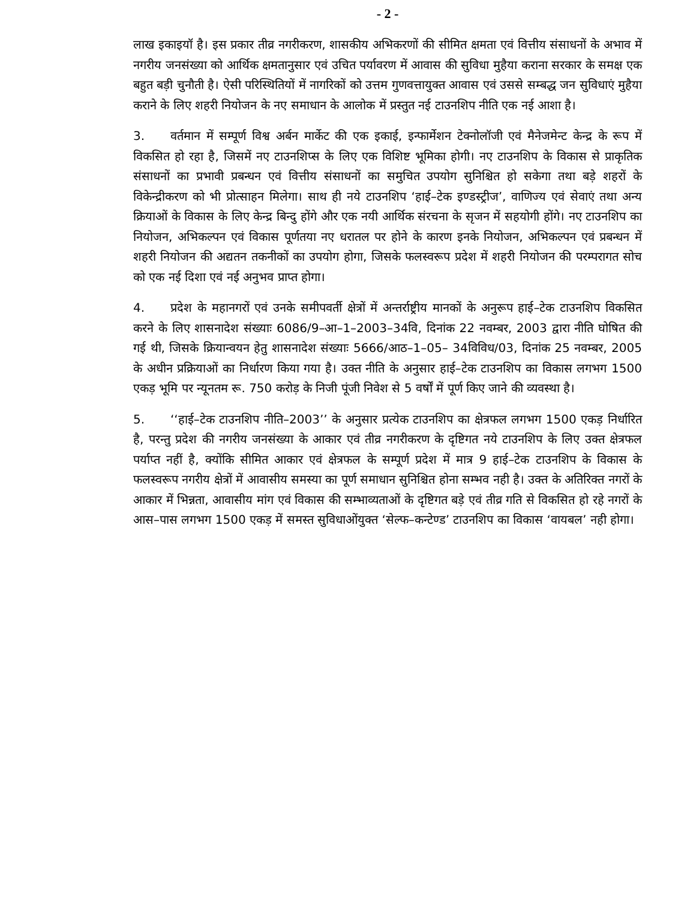- 2 -
लाख इकाइयॉ है। इस प्रकार तीव्र नगरीकरण, शासकीय अभिकरणों की सीमित क्षमता एवं वित्तीय संसाधनों के अभाव में नगरीय जनसंख्या को आर्थिक क्षमतानुसार एवं उचित पर्यावरण में आवास की सुविधा मुहैया कराना सरकार के समक्ष एक बहुत बड़ी चुनौती है। ऐसी परिस्थितियों में नागरिकों को उत्तम गुणवत्तायुक्त आवास एवं उससे सम्बद्ध जन सुविधाएं मुहैया कराने के लिए शहरी नियोजन के नए समाधान के आलोक में प्रस्तुत नई टाउनशिप नीति एक नई आशा है।
3. वर्तमान में सम्पूर्ण विश्व अर्बन मार्केट की एक इकाई, इन्फार्मेशन टेक्नोलॉजी एवं मैनेजमेन्ट केन्द्र के रूप में विकसित हो रहा है, जिसमें नए टाउनशिप्स के लिए एक विशिष्ट भूमिका होगी। नए टाउनशिप के विकास से प्राकृतिक संसाधनों का प्रभावी प्रबन्धन एवं वित्तीय संसाधनों का समुचित उपयोग सुनिश्चित हो सकेगा तथा बड़े शहरों के विकेन्द्रीकरण को भी प्रोत्साहन मिलेगा। साथ ही नये टाउनशिप ‘हाई–टेक इण्डस्ट्रीज’, वाणिज्य एवं सेवाएं तथा अन्य क्रियाओं के विकास के लिए केन्द्र बिन्दु होंगे और एक नयी आर्थिक संरचना के सृजन में सहयोगी होंगे। नए टाउनशिप का नियोजन, अभिकल्पन एवं विकास पूर्णतया नए धरातल पर होने के कारण इनके नियोजन, अभिकल्पन एवं प्रबन्धन में शहरी नियोजन की अद्यतन तकनीकों का उपयोग होगा, जिसके फलस्वरूप प्रदेश में शहरी नियोजन की परम्परागत सोच को एक नई दिशा एवं नई अनुभव प्राप्त होगा।
4. प्रदेश के महानगरों एवं उनके समीपवर्ती क्षेत्रों में अन्तर्राष्ट्रीय मानकों के अनुरूप हाई–टेक टाउनशिप विकसित करने के लिए शासनादेश संख्याः 6086/9–आ–1–2003–34वि, दिनांक 22 नवम्बर, 2003 द्वारा नीति घोषित की गई थी, जिसके क्रियान्वयन हेतु शासनादेश संख्याः 5666/आठ–1–05– 34विविध/03, दिनांक 25 नवम्बर, 2005 के अधीन प्रक्रियाओं का निर्धारण किया गया है। उक्त नीति के अनुसार हाई–टेक टाउनशिप का विकास लगभग 1500 एकड़ भूमि पर न्यूनतम रू. 750 करोड़ के निजी पूंजी निवेश से 5 वर्षों में पूर्ण किए जाने की व्यवस्था है।
5. ‘‘हाई–टेक टाउनशिप नीति–2003’’ के अनुसार प्रत्येक टाउनशिप का क्षेत्रफल लगभग 1500 एकड़ निर्धारित है, परन्तु प्रदेश की नगरीय जनसंख्या के आकार एवं तीव्र नगरीकरण के दृष्टिगत नये टाउनशिप के लिए उक्त क्षेत्रफल पर्याप्त नहीं है, क्योंकि सीमित आकार एवं क्षेत्रफल के सम्पूर्ण प्रदेश में मात्र 9 हाई–टेक टाउनशिप के विकास के फलस्वरूप नगरीय क्षेत्रों में आवासीय समस्या का पूर्ण समाधान सुनिश्चित होना सम्भव नही है। उक्त के अतिरिक्त नगरों के आकार में भिन्नता, आवासीय मांग एवं विकास की सम्भाव्यताओं के दृष्टिगत बड़े एवं तीव्र गति से विकसित हो रहे नगरों के आस–पास लगभग 1500 एकड़ में समस्त सुविधाओंयुक्त ‘सेल्फ–कन्टेण्ड’ टाउनशिप का विकास ‘वायबल’ नही होगा।